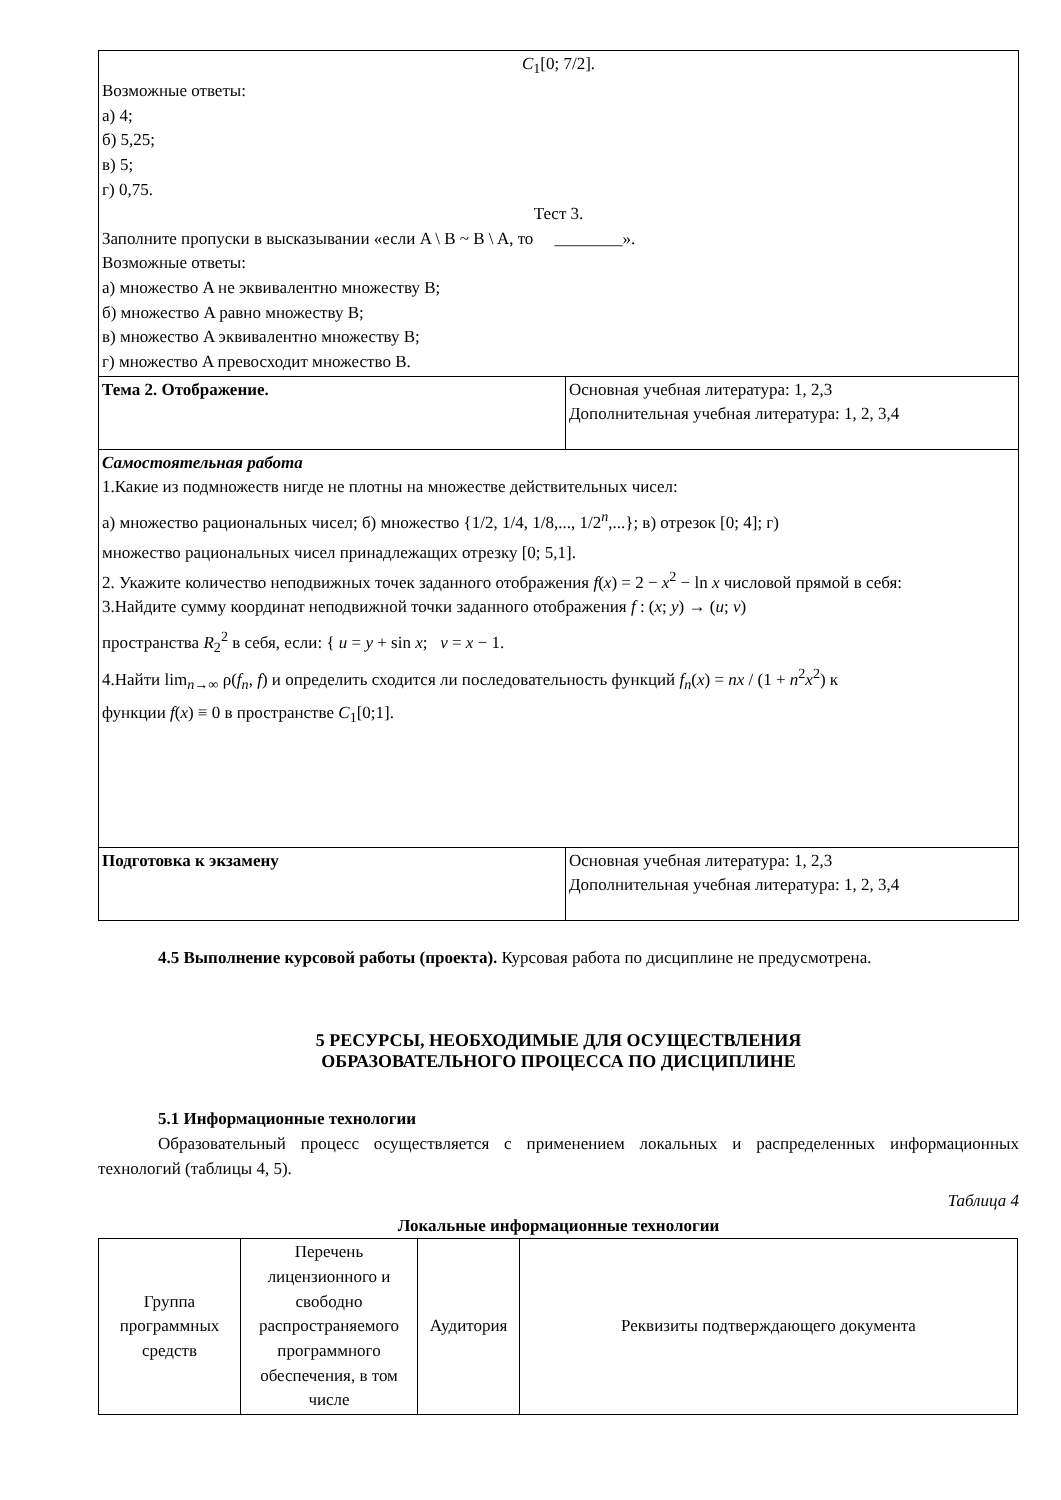| C<sub>1</sub>[0; 7/2]. Возможные ответы: а) 4; б) 5,25; в) 5; г) 0,75. Тест 3. Заполните пропуски в высказывании «если A \ B ~ B \ A, то ________». Возможные ответы: а) множество A не эквивалентно множеству B; б) множество A равно множеству B; в) множество A эквивалентно множеству B; г) множество A превосходит множество B. | |
| Тема 2. Отображение. | Основная учебная литература: 1, 2,3 Дополнительная учебная литература: 1, 2, 3,4 |
| Самостоятельная работа 1.Какие из подмножеств нигде не плотны на множестве действительных чисел: а) множество рациональных чисел; б) множество {1/2, 1/4, 1/8,..., 1/2<sup>n</sup>,...}; в) отрезок [0; 4]; г) множество рациональных чисел принадлежащих отрезку [0; 5,1]. 2. Укажите количество неподвижных точек заданного отображения f ( x ) = 2 − x<sup>2</sup> − ln x числовой прямой в себя: 3.Найдите сумму координат неподвижной точки заданного отображения f : ( x ; y ) → ( u ; v ) пространства R<sub>2</sub><sup>2</sup> в себя, если: { u = y + sin x ; v = x − 1. 4.Найти lim<sub>n→∞</sub> ρ( f<sub>n</sub> , f ) и определить сходится ли последовательность функций f<sub>n</sub> ( x ) = nx / (1 + n<sup>2</sup> x<sup>2</sup>) к функции f ( x ) ≡ 0 в пространстве C<sub>1</sub>[0;1]. | |
| Подготовка к экзамену | Основная учебная литература: 1, 2,3 Дополнительная учебная литература: 1, 2, 3,4 |
4.5 Выполнение курсовой работы (проекта). Курсовая работа по дисциплине не предусмотрена.
5 РЕСУРСЫ, НЕОБХОДИМЫЕ ДЛЯ ОСУЩЕСТВЛЕНИЯ
ОБРАЗОВАТЕЛЬНОГО ПРОЦЕССА ПО ДИСЦИПЛИНЕ
5.1 Информационные технологии
Образовательный процесс осуществляется с применением локальных и распределенных информационных технологий (таблицы 4, 5).
Таблица 4
Локальные информационные технологии
| Группа программных средств | Перечень лицензионного и свободно распространяемого программного обеспечения, в том числе | Аудитория | Реквизиты подтверждающего документа |